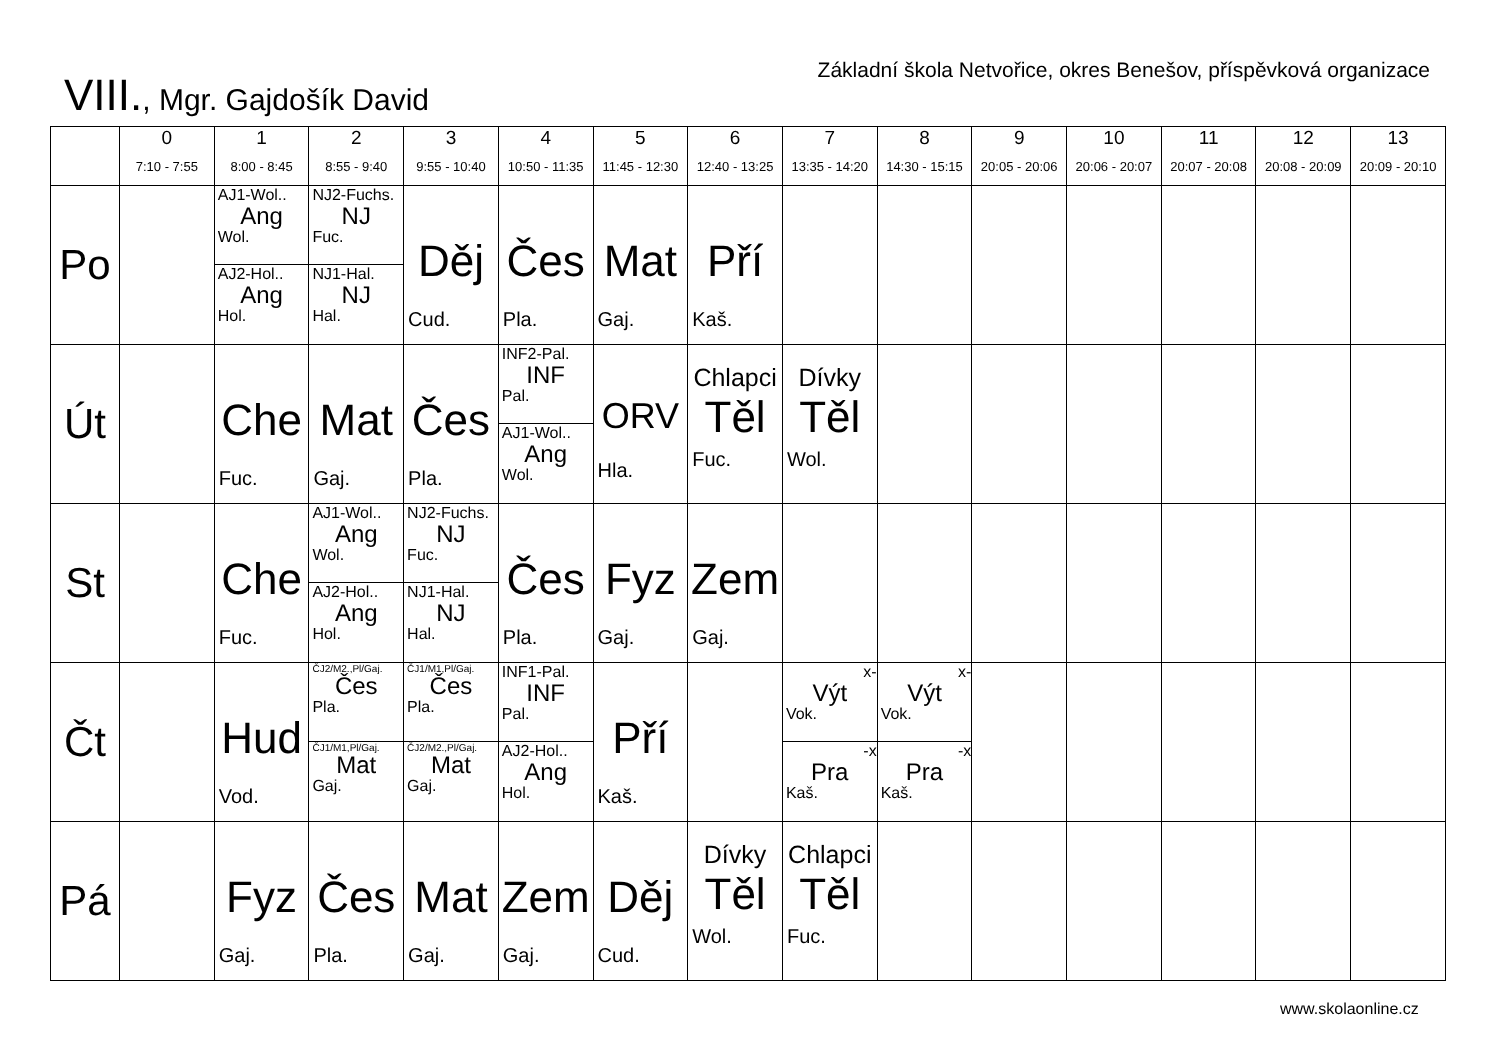VIII., Mgr. Gajdošík David
Základní škola Netvořice, okres Benešov, příspěvková organizace
| | 0 7:10 - 7:55 | 1 8:00 - 8:45 | 2 8:55 - 9:40 | 3 9:55 - 10:40 | 4 10:50 - 11:35 | 5 11:45 - 12:30 | 6 12:40 - 13:25 | 7 13:35 - 14:20 | 8 14:30 - 15:15 | 9 20:05 - 20:06 | 10 20:06 - 20:07 | 11 20:07 - 20:08 | 12 20:08 - 20:09 | 13 20:09 - 20:10 |
| --- | --- | --- | --- | --- | --- | --- | --- | --- | --- | --- | --- | --- | --- | --- |
| Po | | AJ1-Wol.. Ang Wol. AJ2-Hol.. Ang Hol. | NJ2-Fuchs. NJ Fuc. NJ1-Hal. NJ Hal. | Děj Cud. | Čes Pla. | Mat Gaj. | Pří Kaš. | | | | | | | |
| Út | | Che Fuc. | Mat Gaj. | Čes Pla. | INF2-Pal. INF Pal. AJ1-Wol.. Ang Wol. | ORV Hla. | Chlapci Těl Fuc. | Dívky Těl Wol. | | | | | | |
| St | | Che Fuc. | AJ1-Wol.. Ang Wol. AJ2-Hol.. Ang Hol. | NJ2-Fuchs. NJ Fuc. NJ1-Hal. NJ Hal. | Čes Pla. | Fyz Gaj. | Zem Gaj. | | | | | | | |
| Čt | | Hud Vod. | ČJ2/M2.,Pl/Gaj. Čes Pla. ČJ1/M1,Pl/Gaj. Mat Gaj. | ČJ1/M1,Pl/Gaj. Čes Pla. ČJ2/M2.,Pl/Gaj. Mat Gaj. | INF1-Pal. INF Pal. AJ2-Hol.. Ang Hol. | Pří Kaš. | | x- Výt Vok. -x Pra Kaš. | x- Výt Vok. -x Pra Kaš. | | | | | |
| Pá | | Fyz Gaj. | Čes Pla. | Mat Gaj. | Zem Gaj. | Děj Cud. | Dívky Těl Wol. | Chlapci Těl Fuc. | | | | | | |
www.skolaonline.cz